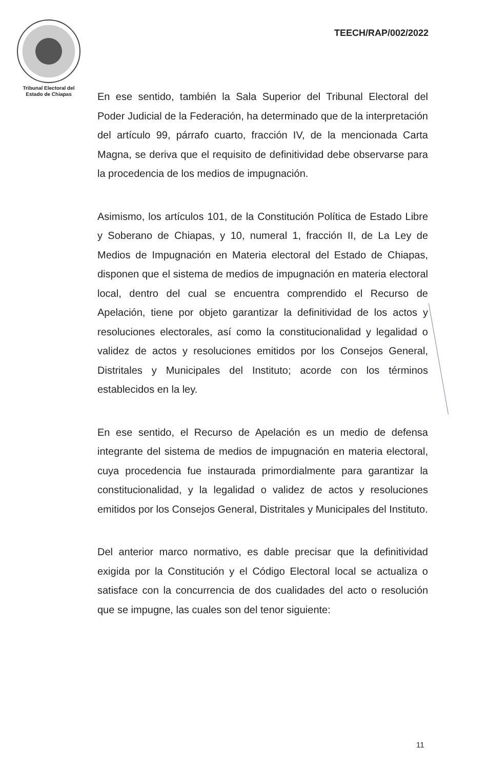Tribunal Electoral del
Estado de Chiapas
TEECH/RAP/002/2022
En ese sentido, también la Sala Superior del Tribunal Electoral del Poder Judicial de la Federación, ha determinado que de la interpretación del artículo 99, párrafo cuarto, fracción IV, de la mencionada Carta Magna, se deriva que el requisito de definitividad debe observarse para la procedencia de los medios de impugnación.
Asimismo, los artículos 101, de la Constitución Política de Estado Libre y Soberano de Chiapas, y 10, numeral 1, fracción II, de La Ley de Medios de Impugnación en Materia electoral del Estado de Chiapas, disponen que el sistema de medios de impugnación en materia electoral local, dentro del cual se encuentra comprendido el Recurso de Apelación, tiene por objeto garantizar la definitividad de los actos y resoluciones electorales, así como la constitucionalidad y legalidad o validez de actos y resoluciones emitidos por los Consejos General, Distritales y Municipales del Instituto; acorde con los términos establecidos en la ley.
En ese sentido, el Recurso de Apelación es un medio de defensa integrante del sistema de medios de impugnación en materia electoral, cuya procedencia fue instaurada primordialmente para garantizar la constitucionalidad, y la legalidad o validez de actos y resoluciones emitidos por los Consejos General, Distritales y Municipales del Instituto.
Del anterior marco normativo, es dable precisar que la definitividad exigida por la Constitución y el Código Electoral local se actualiza o satisface con la concurrencia de dos cualidades del acto o resolución que se impugne, las cuales son del tenor siguiente:
11